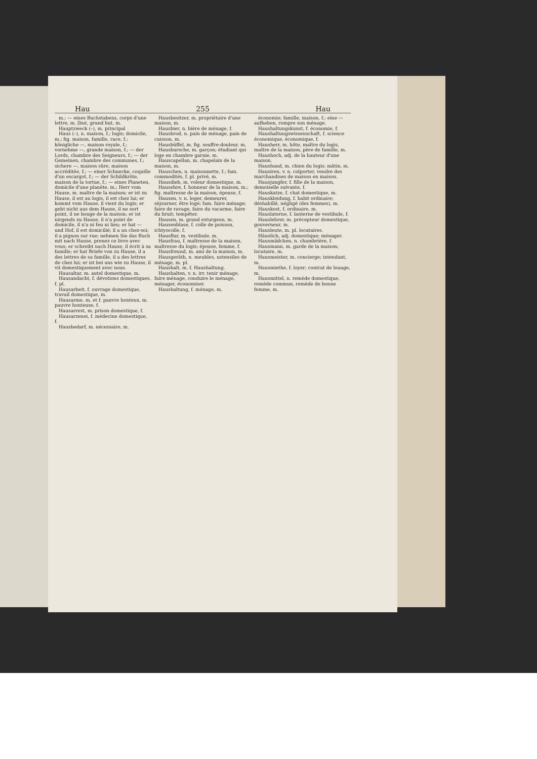Hau 255 Hau
m.; — eines Buchstabens, corps d'une lettre, m. [but, grand but, m.
Hauptzweck (–), m. principal
Haus (–), n. maison, f.; logis; domicile, m.; fig. maison, famille, race, f.; königliche —, maison royale, f.; vornehme —, grande maison, f.; — der Lords, chambre des Seigneurs, f.; — der Gemeinen, chambre des communes, f.; sichere —, maison sûre, maison accréditée, f.; — einer Schnecke, coquille d'un escargot, f.; — der Schildkröte, maison de la tortue, f.; — eines Planeten, domicile d'une planète, m.; Herr vom Hause, m. maître de la maison; er ist zu Hause, il est au logis, il est chez lui; er kommt vom Hause, il vient du logis; er geht nicht aus dem Hause, il ne sort point, il ne bouge de la maison; er ist nirgends zu Hause, il n'a point de domicile, il n'a ni feu ni lieu; er hat — und Hof, il est domicilié; il a un chez-soi; il a pignon sur rue; nehmen Sie das Buch mit nach Hause, prenez ce livre avec vous; er schreibt nach Hause, il écrit à sa famille; er hat Briefe von zu Hause, il a des lettres de sa famille, il a des lettres de chez lui; er ist bei uns wie zu Hause, il vit domestiquement avec nous.
Hausaltar, m. autel domestique, m.
Hausandacht, f. dévotions domestiques, f. pl.
Hausarbeit, f. ouvrage domestique, travail domestique, m.
Hausarme, m. et f. pauvre honteux, m. pauvre honteuse, f.
Hausarrest, m. prison domestique, f.
Hausarzenei, f. médecine domestique, f.
Hausbedarf, m. nécessaire, m.
Hausbesitzer, m. propriétaire d'une maison, m.
Hausbier, n. bière de ménage, f.
Hausbrod, n. pain de ménage, pain de cuisson, m.
Hausbüffel, m. fig. souffre-douleur, m.
Hausbursche, m. garçon; étudiant qui loge en chambre garnie, m.
Hauscapellan, m. chapelain de la maison, m.
Hauschen, n. maisonnette, f.; fam. commodités, f. pl. privé, m.
Hausdieb, m. voleur domestique, m.
Hausehre, f. honneur de la maison, m.; fig. maîtresse de la maison, épouse, f.
Hausen, v. n. loger, demeurer, séjourner, être logé; fam. faire ménage; faire de ravage, faire du vacarme, faire du bruit; tempêter.
Hausen, m. grand esturgeon, m.
Hausenblase, f. colle de poisson, ichtyocolle, f.
Hausflur, m. vestibule, m.
Hausfrau, f. maîtresse de la maison, maîtresse du logis; épouse, femme, f.
Hausfreund, m. ami de la maison, m.
Hausgeräth, n. meubles, ustensiles de ménage, m. pl.
Haushalt, m. f. Haushaltung.
Haushalten, v. n. irr. tenir ménage, faire ménage, conduire le ménage, ménager, économiser.
Haushaltung, f. ménage, m.
économie; famille, maison, f.; eine — aufheben, rompre son ménage.
Haushaltungskunst, f. économie, f.
Haushaltungswissenschaft, f. science économique, économique, f.
Hausherr, m. hôte, maître du logis, maître de la maison, père de famille, m.
Haushoch, adj. de la hauteur d'une maison.
Haushund, m. chien du logis; mâtin, m.
Hausiren, v. n. colporter, vendre des marchandises de maison en maison.
Hausjungfer, f. fille de la maison, demoiselle suivante, f.
Hauskatze, f. chat domestique, m.
Hauskleidung, f. habit ordinaire; déshabillé, négligé (des femmes), m.
Hauskost, f. ordinaire, m.
Hauslaterne, f. lanterne de vestibule, f.
Hauslehrer, m. précepteur domestique, gouverneur, m.
Hausleute, m. pl. locataires.
Häuslich, adj. domestique; ménager.
Hausmädchen, n. chambrière, f.
Hausmann, m. garde de la maison; locataire, m.
Hausmeister, m. concierge; intendant, m.
Hausmiethe, f. loyer; contrat de louage, m.
Hausmittel, n. remède domestique, remède commun, remède de bonne femme, m.